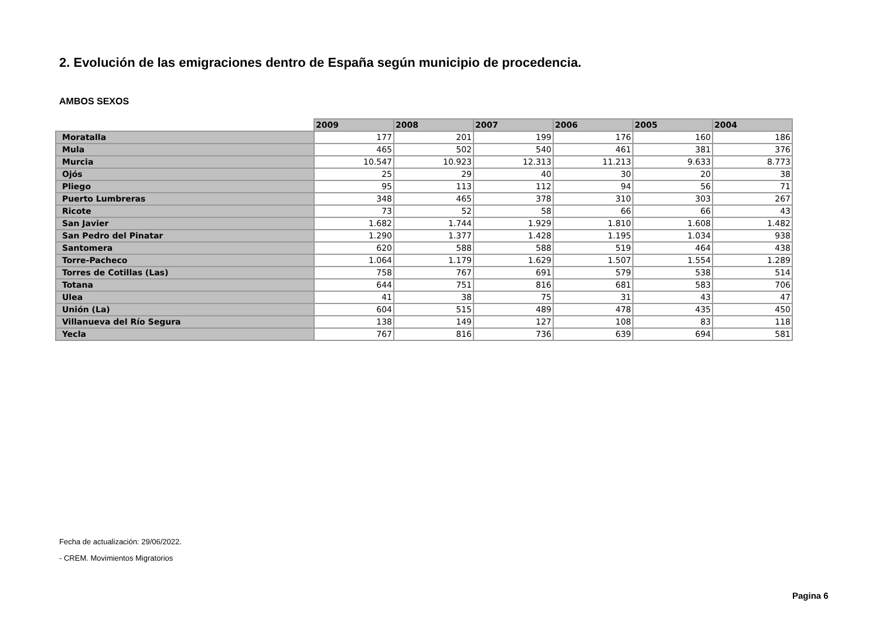2. Evolución de las emigraciones dentro de España según municipio de procedencia.
AMBOS SEXOS
| | 2009 | 2008 | 2007 | 2006 | 2005 | 2004 |
| --- | --- | --- | --- | --- | --- | --- |
| Moratalla | 177 | 201 | 199 | 176 | 160 | 186 |
| Mula | 465 | 502 | 540 | 461 | 381 | 376 |
| Murcia | 10.547 | 10.923 | 12.313 | 11.213 | 9.633 | 8.773 |
| Ojós | 25 | 29 | 40 | 30 | 20 | 38 |
| Pliego | 95 | 113 | 112 | 94 | 56 | 71 |
| Puerto Lumbreras | 348 | 465 | 378 | 310 | 303 | 267 |
| Ricote | 73 | 52 | 58 | 66 | 66 | 43 |
| San Javier | 1.682 | 1.744 | 1.929 | 1.810 | 1.608 | 1.482 |
| San Pedro del Pinatar | 1.290 | 1.377 | 1.428 | 1.195 | 1.034 | 938 |
| Santomera | 620 | 588 | 588 | 519 | 464 | 438 |
| Torre-Pacheco | 1.064 | 1.179 | 1.629 | 1.507 | 1.554 | 1.289 |
| Torres de Cotillas (Las) | 758 | 767 | 691 | 579 | 538 | 514 |
| Totana | 644 | 751 | 816 | 681 | 583 | 706 |
| Ulea | 41 | 38 | 75 | 31 | 43 | 47 |
| Unión (La) | 604 | 515 | 489 | 478 | 435 | 450 |
| Villanueva del Río Segura | 138 | 149 | 127 | 108 | 83 | 118 |
| Yecla | 767 | 816 | 736 | 639 | 694 | 581 |
Fecha de actualización: 29/06/2022.
- CREM. Movimientos Migratorios
Pagina 6